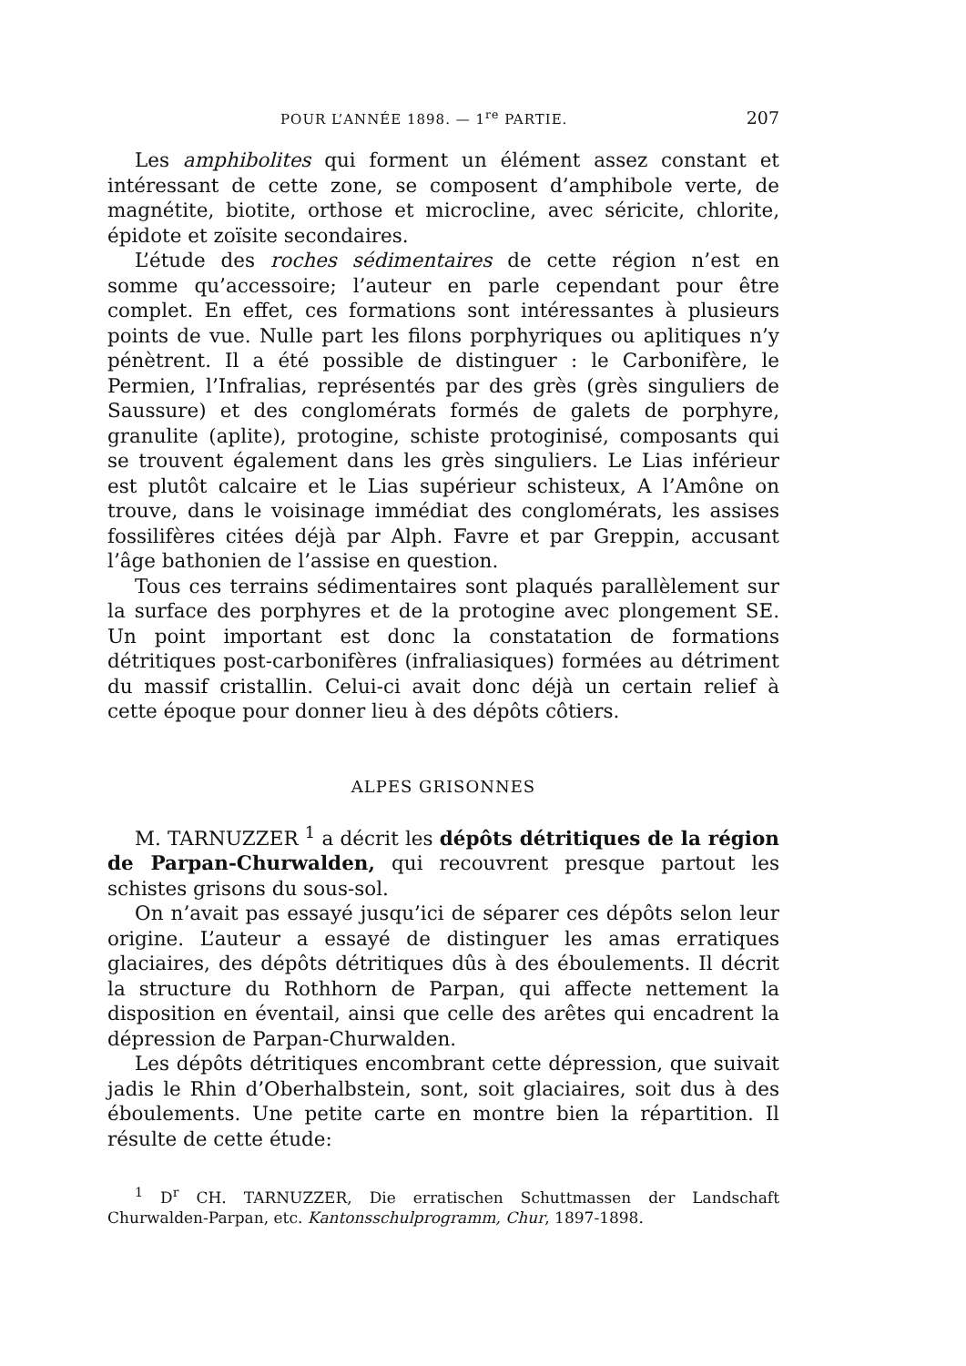POUR L’ANNÉE 1898. — 1<sup>re</sup> PARTIE. 207
Les amphibolites qui forment un élément assez constant et intéressant de cette zone, se composent d’amphibole verte, de magnétite, biotite, orthose et microcline, avec séricite, chlorite, épidote et zoïsite secondaires.
L’étude des roches sédimentaires de cette région n’est en somme qu’accessoire; l’auteur en parle cependant pour être complet. En effet, ces formations sont intéressantes à plusieurs points de vue. Nulle part les filons porphyriques ou aplitiques n’y pénètrent. Il a été possible de distinguer : le Carbonifère, le Permien, l’Infralias, représentés par des grès (grès singuliers de Saussure) et des conglomérats formés de galets de porphyre, granulite (aplite), protogine, schiste protoginisé, composants qui se trouvent également dans les grès singuliers. Le Lias inférieur est plutôt calcaire et le Lias supérieur schisteux, A l’Amône on trouve, dans le voisinage immédiat des conglomérats, les assises fossilifères citées déjà par Alph. Favre et par Greppin, accusant l’âge bathonien de l’assise en question.
Tous ces terrains sédimentaires sont plaqués parallèlement sur la surface des porphyres et de la protogine avec plongement SE. Un point important est donc la constatation de formations détritiques post-carbonifères (infraliasiques) formées au détriment du massif cristallin. Celui-ci avait donc déjà un certain relief à cette époque pour donner lieu à des dépôts côtiers.
ALPES GRISONNES
M. TARNUZZER <sup>1</sup> a décrit les dépôts détritiques de la région de Parpan-Churwalden, qui recouvrent presque partout les schistes grisons du sous-sol.
On n’avait pas essayé jusqu’ici de séparer ces dépôts selon leur origine. L’auteur a essayé de distinguer les amas erratiques glaciaires, des dépôts détritiques dûs à des éboulements. Il décrit la structure du Rothhorn de Parpan, qui affecte nettement la disposition en éventail, ainsi que celle des arêtes qui encadrent la dépression de Parpan-Churwalden.
Les dépôts détritiques encombrant cette dépression, que suivait jadis le Rhin d’Oberhalbstein, sont, soit glaciaires, soit dus à des éboulements. Une petite carte en montre bien la répartition. Il résulte de cette étude:
<sup>1</sup> D<sup>r</sup> CH. TARNUZZER, Die erratischen Schuttmassen der Landschaft Churwalden-Parpan, etc. Kantonsschulprogramm, Chur, 1897-1898.